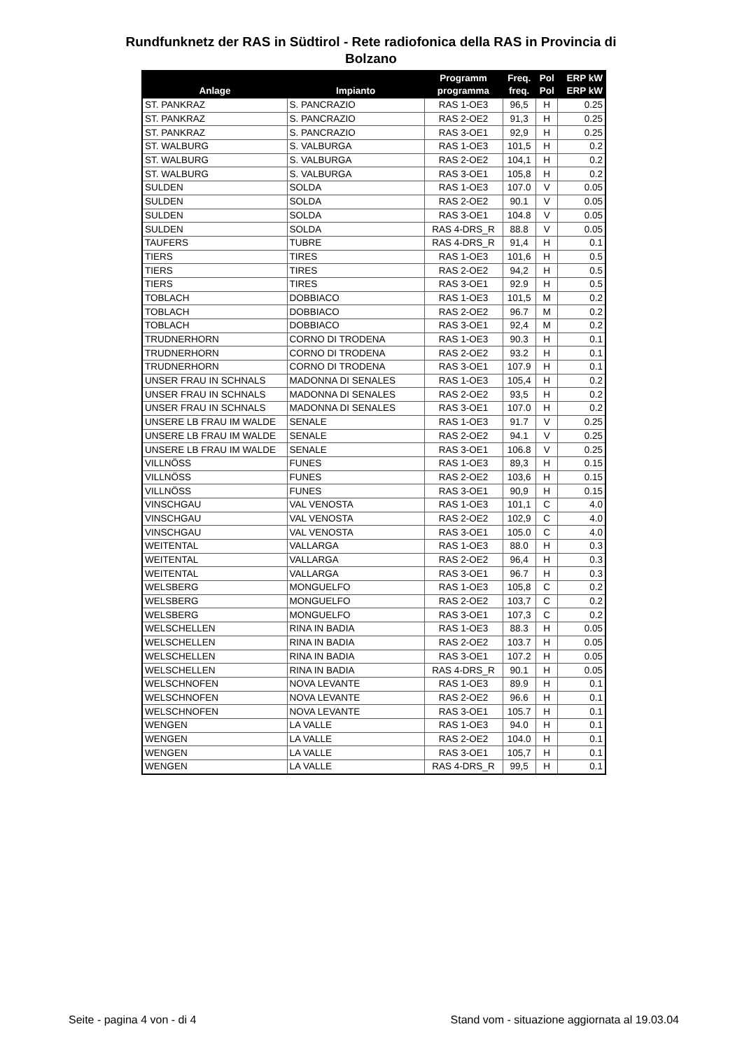Rundfunknetz der RAS in Südtirol - Rete radiofonica della RAS in Provincia di
Bolzano
| Anlage | Impianto | Programm programma | Freq. freq. | Pol Pol | ERP kW ERP kW |
| --- | --- | --- | --- | --- | --- |
| ST. PANKRAZ | S. PANCRAZIO | RAS 1-OE3 | 96,5 | H | 0.25 |
| ST. PANKRAZ | S. PANCRAZIO | RAS 2-OE2 | 91,3 | H | 0.25 |
| ST. PANKRAZ | S. PANCRAZIO | RAS 3-OE1 | 92,9 | H | 0.25 |
| ST. WALBURG | S. VALBURGA | RAS 1-OE3 | 101,5 | H | 0.2 |
| ST. WALBURG | S. VALBURGA | RAS 2-OE2 | 104,1 | H | 0.2 |
| ST. WALBURG | S. VALBURGA | RAS 3-OE1 | 105,8 | H | 0.2 |
| SULDEN | SOLDA | RAS 1-OE3 | 107.0 | V | 0.05 |
| SULDEN | SOLDA | RAS 2-OE2 | 90.1 | V | 0.05 |
| SULDEN | SOLDA | RAS 3-OE1 | 104.8 | V | 0.05 |
| SULDEN | SOLDA | RAS 4-DRS_R | 88.8 | V | 0.05 |
| TAUFERS | TUBRE | RAS 4-DRS_R | 91,4 | H | 0.1 |
| TIERS | TIRES | RAS 1-OE3 | 101,6 | H | 0.5 |
| TIERS | TIRES | RAS 2-OE2 | 94,2 | H | 0.5 |
| TIERS | TIRES | RAS 3-OE1 | 92.9 | H | 0.5 |
| TOBLACH | DOBBIACO | RAS 1-OE3 | 101,5 | M | 0.2 |
| TOBLACH | DOBBIACO | RAS 2-OE2 | 96.7 | M | 0.2 |
| TOBLACH | DOBBIACO | RAS 3-OE1 | 92,4 | M | 0.2 |
| TRUDNERHORN | CORNO DI TRODENA | RAS 1-OE3 | 90.3 | H | 0.1 |
| TRUDNERHORN | CORNO DI TRODENA | RAS 2-OE2 | 93.2 | H | 0.1 |
| TRUDNERHORN | CORNO DI TRODENA | RAS 3-OE1 | 107.9 | H | 0.1 |
| UNSER FRAU IN SCHNALS | MADONNA DI SENALES | RAS 1-OE3 | 105,4 | H | 0.2 |
| UNSER FRAU IN SCHNALS | MADONNA DI SENALES | RAS 2-OE2 | 93,5 | H | 0.2 |
| UNSER FRAU IN SCHNALS | MADONNA DI SENALES | RAS 3-OE1 | 107.0 | H | 0.2 |
| UNSERE LB FRAU IM WALDE | SENALE | RAS 1-OE3 | 91.7 | V | 0.25 |
| UNSERE LB FRAU IM WALDE | SENALE | RAS 2-OE2 | 94.1 | V | 0.25 |
| UNSERE LB FRAU IM WALDE | SENALE | RAS 3-OE1 | 106.8 | V | 0.25 |
| VILLNÖSS | FUNES | RAS 1-OE3 | 89,3 | H | 0.15 |
| VILLNÖSS | FUNES | RAS 2-OE2 | 103,6 | H | 0.15 |
| VILLNÖSS | FUNES | RAS 3-OE1 | 90,9 | H | 0.15 |
| VINSCHGAU | VAL VENOSTA | RAS 1-OE3 | 101,1 | C | 4.0 |
| VINSCHGAU | VAL VENOSTA | RAS 2-OE2 | 102,9 | C | 4.0 |
| VINSCHGAU | VAL VENOSTA | RAS 3-OE1 | 105.0 | C | 4.0 |
| WEITENTAL | VALLARGA | RAS 1-OE3 | 88.0 | H | 0.3 |
| WEITENTAL | VALLARGA | RAS 2-OE2 | 96,4 | H | 0.3 |
| WEITENTAL | VALLARGA | RAS 3-OE1 | 96.7 | H | 0.3 |
| WELSBERG | MONGUELFO | RAS 1-OE3 | 105,8 | C | 0.2 |
| WELSBERG | MONGUELFO | RAS 2-OE2 | 103,7 | C | 0.2 |
| WELSBERG | MONGUELFO | RAS 3-OE1 | 107,3 | C | 0.2 |
| WELSCHELLEN | RINA IN BADIA | RAS 1-OE3 | 88.3 | H | 0.05 |
| WELSCHELLEN | RINA IN BADIA | RAS 2-OE2 | 103.7 | H | 0.05 |
| WELSCHELLEN | RINA IN BADIA | RAS 3-OE1 | 107.2 | H | 0.05 |
| WELSCHELLEN | RINA IN BADIA | RAS 4-DRS_R | 90.1 | H | 0.05 |
| WELSCHNOFEN | NOVA LEVANTE | RAS 1-OE3 | 89.9 | H | 0.1 |
| WELSCHNOFEN | NOVA LEVANTE | RAS 2-OE2 | 96.6 | H | 0.1 |
| WELSCHNOFEN | NOVA LEVANTE | RAS 3-OE1 | 105.7 | H | 0.1 |
| WENGEN | LA VALLE | RAS 1-OE3 | 94.0 | H | 0.1 |
| WENGEN | LA VALLE | RAS 2-OE2 | 104.0 | H | 0.1 |
| WENGEN | LA VALLE | RAS 3-OE1 | 105,7 | H | 0.1 |
| WENGEN | LA VALLE | RAS 4-DRS_R | 99,5 | H | 0.1 |
Seite - pagina 4 von - di 4 Stand vom - situazione aggiornata al 19.03.04